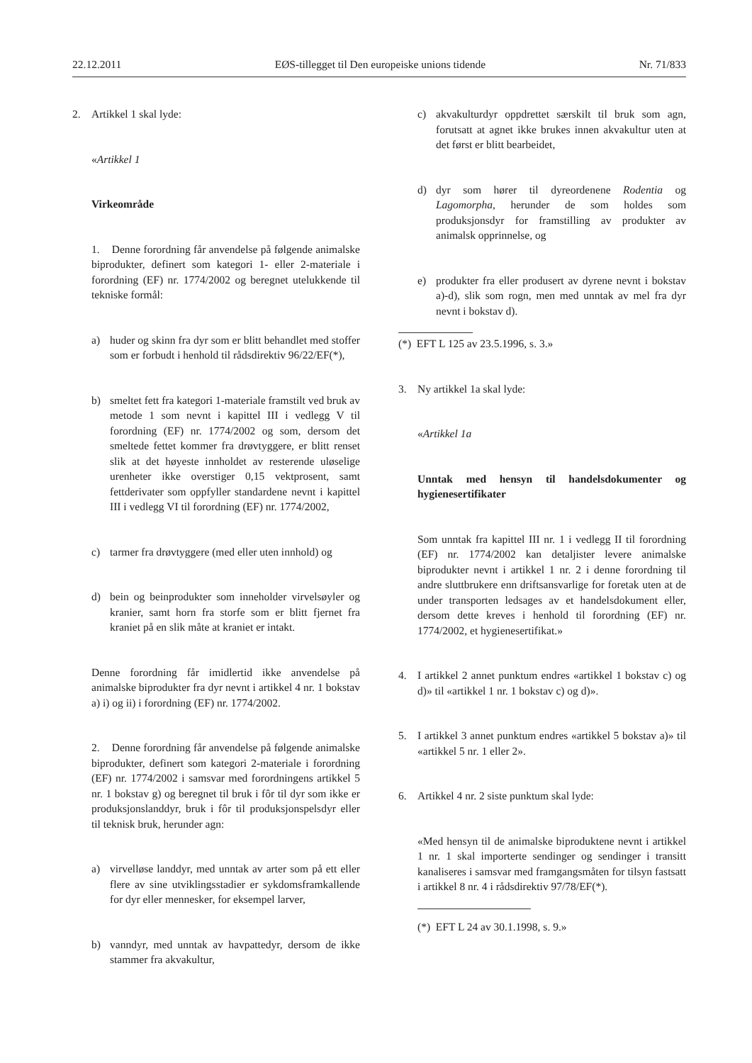22.12.2011 EØS-tillegget til Den europeiske unions tidende Nr. 71/833
2. Artikkel 1 skal lyde:
«Artikkel 1
Virkeområde
1. Denne forordning får anvendelse på følgende animalske biprodukter, definert som kategori 1- eller 2-materiale i forordning (EF) nr. 1774/2002 og beregnet utelukkende til tekniske formål:
a) huder og skinn fra dyr som er blitt behandlet med stoffer som er forbudt i henhold til rådsdirektiv 96/22/EF(*),
b) smeltet fett fra kategori 1-materiale framstilt ved bruk av metode 1 som nevnt i kapittel III i vedlegg V til forordning (EF) nr. 1774/2002 og som, dersom det smeltede fettet kommer fra drøvtyggere, er blitt renset slik at det høyeste innholdet av resterende uløselige urenheter ikke overstiger 0,15 vektprosent, samt fettderivater som oppfyller standardene nevnt i kapittel III i vedlegg VI til forordning (EF) nr. 1774/2002,
c) tarmer fra drøvtyggere (med eller uten innhold) og
d) bein og beinprodukter som inneholder virvelsøyler og kranier, samt horn fra storfe som er blitt fjernet fra kraniet på en slik måte at kraniet er intakt.
Denne forordning får imidlertid ikke anvendelse på animalske biprodukter fra dyr nevnt i artikkel 4 nr. 1 bokstav a) i) og ii) i forordning (EF) nr. 1774/2002.
2. Denne forordning får anvendelse på følgende animalske biprodukter, definert som kategori 2-materiale i forordning (EF) nr. 1774/2002 i samsvar med forordningens artikkel 5 nr. 1 bokstav g) og beregnet til bruk i fôr til dyr som ikke er produksjonslanddyr, bruk i fôr til produksjonspelsdyr eller til teknisk bruk, herunder agn:
a) virvelløse landdyr, med unntak av arter som på ett eller flere av sine utviklingsstadier er sykdomsframkallende for dyr eller mennesker, for eksempel larver,
b) vanndyr, med unntak av havpattedyr, dersom de ikke stammer fra akvakultur,
c) akvakulturdyr oppdrettet særskilt til bruk som agn, forutsatt at agnet ikke brukes innen akvakultur uten at det først er blitt bearbeidet,
d) dyr som hører til dyreordenene Rodentia og Lagomorpha, herunder de som holdes som produksjonsdyr for framstilling av produkter av animalsk opprinnelse, og
e) produkter fra eller produsert av dyrene nevnt i bokstav a)-d), slik som rogn, men med unntak av mel fra dyr nevnt i bokstav d).
(*) EFT L 125 av 23.5.1996, s. 3.»
3. Ny artikkel 1a skal lyde:
«Artikkel 1a
Unntak med hensyn til handelsdokumenter og hygienesertifikater
Som unntak fra kapittel III nr. 1 i vedlegg II til forordning (EF) nr. 1774/2002 kan detaljister levere animalske biprodukter nevnt i artikkel 1 nr. 2 i denne forordning til andre sluttbrukere enn driftsansvarlige for foretak uten at de under transporten ledsages av et handelsdokument eller, dersom dette kreves i henhold til forordning (EF) nr. 1774/2002, et hygienesertifikat.»
4. I artikkel 2 annet punktum endres «artikkel 1 bokstav c) og d)» til «artikkel 1 nr. 1 bokstav c) og d)».
5. I artikkel 3 annet punktum endres «artikkel 5 bokstav a)» til «artikkel 5 nr. 1 eller 2».
6. Artikkel 4 nr. 2 siste punktum skal lyde:
«Med hensyn til de animalske biproduktene nevnt i artikkel 1 nr. 1 skal importerte sendinger og sendinger i transitt kanaliseres i samsvar med framgangsmåten for tilsyn fastsatt i artikkel 8 nr. 4 i rådsdirektiv 97/78/EF(*).
(*) EFT L 24 av 30.1.1998, s. 9.»